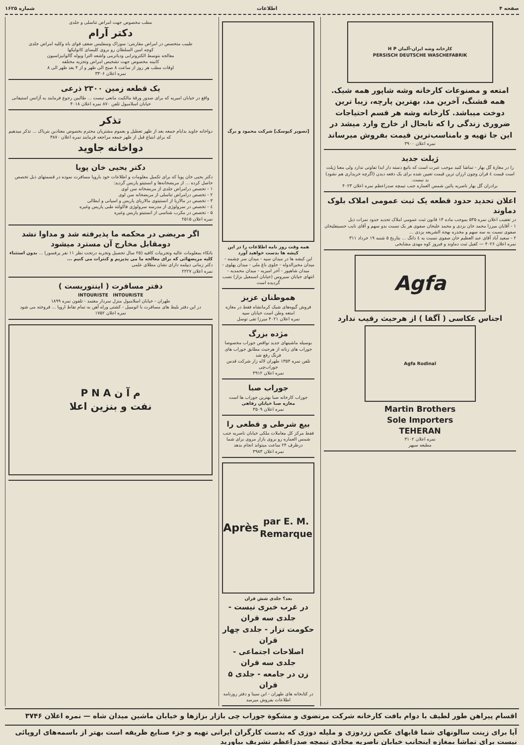صفحه ۴ اطلاعات شماره ۱۶۲۵
کارخانه وشه ایران-آلمان H P
PERSISCH DEUTSCHE WASCHEFABRIK
امتعه و مصنوعات کارخانه وشه شاپور همه شیک. همه قشنگ، آخرین مد، بهترین پارچه، زیبا ترین دوخت میباشد. کارخانه وشه هر قسم احتیاجات ضروری زندگی را که تابحال از خارج وارد میشد در این جا تهیه و بامناسب‌ترین قیمت بفروش میرساند
نمره اعلان ۳۹۰۰
ژیلت جدید
را در مغازهٔ گل بهار - تماشا کنید موجب عبرت است که باتیغ دسته دار ابدا تفاوتی ندارد ولی معنا ژیلت است قیمت ٤ قران وچون ارزان ترین قیمت تعیین شده برای یک دفعه دیدن (اگرچه خریداری هم نشود) بد نیست.
برادران گل بهار ناصریه پائین شمس العماره جنب تیمچه صدراعظم نمره اعلان ۴۰۲۳
اعلان تحدید حدود قطعه یک ثبت عمومی املاک بلوک دماوند
در تعقیب اعلان نمره ۵۳۵ بموجب ماده ۱۴ قانون ثبت عمومی املاک تحدید حدود نمرات ذیل
۱ - آقایان میرزا محمد خان یزدی و محمد علیخان صفوی هر یک نسبت بدو سهم و آقای نایب حسینقلیخان صفوی نسبت به سه سهم و مخدره بهجة الشریعه یزدی ...
۲ - سعید آباد آقای عبد العظیم خان صفوی نسبت به ٤ دانگ ... بتاریخ ۵ شنبه ۱۹ خرداد ۳۱۱
نمره اعلان ۴۰۲۶ — کفیل ثبت دماوند و فیروز کوه مهدی مشایخی
Agfa
اجناس عکاسی ( آگفا ) از هرحیث رقیب ندارد
Agfa Rodinal
Martin Brothers
Sole Importers
TEHERAN
نمره اعلان ۳۱۰۲
مطبعه سپهر
[تصویر کیوسک] شرکت محمود و برگ
همه وقت روز نامه اطلاعات را در این کیشه ها بدست خواهید آورد
این کیشه ها در میدان سپه - میدان سر چشمه - میدان مخبرالدوله - جلوی باغ ملی - میدان پهلوی - میدان شاهپور - آخر امیریه - میدان محمدیه - انتهای خیابان سیروس (خیابان اسمعیل بزاز) نصب گردیده است
هموطنان عزیز
فروش گیوه‌های شیک کرمانشاه فقط در مغازه امتعه وطن است خیابان سپه
نمره اعلان ۴۰۲۱ میرزا تقی توسل
مژده بزرگ
بوسیله ماشینهای جدید نواقص جوراب مخصوصا جوراب های زنانه از هرحیث مطابق جوراب های فرنگ رفع شد
تلفن نمره ۱۳۵۴ طهران لاله زار شرکت قدس جوراب‌چی
نمره اعلان ۳۹۱۲
جوراب صبا
جوراب کارخانه صبا بهترین جوراب ها است
مغازه صبا خیابان رفاهی
نمره اعلان ۳۵۰۹
بیع شرطی و قطعی را
فقط مرکز کل معاملات ملکی خیابان ناصریه جنب شمس العماره رو بروی بازار مروی برای شما درظرف ۲۴ ساعت میتواند انجام بدهد
نمره اعلان ۳۹۸۳
Après
par E. M. Remarque
بعد؟ جلدی شش قران
در غرب خبری نیست - جلدی سه قران
حکومت تزار - جلدی چهار قران
اصلاحات اجتماعی - جلدی سه قران
زن در جامعه - جلدی ۵ قران
در کتابخانه های طهران - ابن سینا و دفتر روزنامه اطلاعات بفروش میرسد
مطب مخصوص جهت امراض تناسلی و جلدی
دکتر آرام
طبیب متخصص در امراض مقاربتی: سوزاک وسفلیس ضعف قوای باه وکلیه امراض جلدی
کوچه امین السلطان رو بروی کلیسای کاتولیکها
معالجه بتوسط الکتروترابی ودیاترمی واشعه الترا ویوله گالوانیزاسیون
کابینه مخصوص جهت تشخیص امراض وتجزیه مختلفه
اوقات مطب هر روز از ساعت ۸ صبح الی ظهر و از ۴ بعد ظهر الی ۸
نمره اعلان ۳۳۰۶
یک قطعه زمین ۲۳۰۰ ذرعی
واقع در خیابان امیریه که برای صدور ورقهٔ مالکیت مانعی نیست ... طالبین رجوع فرمایند به آژانس استیفانی خیابان اسلامبول تلفن ۸۷۰ نمره اعلان ۴۰۱۸
تذکر
دواخانه جاوید بدایام جمعه بعد از ظهر تعطیل و بعموم مشتریان محترم بخصوص معتادین بتریاک ... تذکر میدهیم که برای ابتیاع قبل از ظهر جمعه مراجعه فرمایند نمره اعلان ۳۸۷۰
دواخانه جاوید
دکتر یحیی خان پویا
دکتر یحیی خان پویا که برای تکمیل معلومات و اطلاعات خود باروپا مسافرت نموده در قسمتهای ذیل تخصص حاصل کرده ... از مریضخانه‌ها و انستیتو پاریس گردید:
۱ - تخصص درامراض جلدی از مریضخانه سن لوی
۲ - تخصص درامراض تناسلی از مریضخانه سن لوی
۳ - تخصص در مالاریا از انستیتوی مالاریای پاریس و اسپانی و ایطالی
٤ - تخصص در سرولوژی از مدرسه سرولوژی فاکولته طبی پاریس وغیره
۵ - تخصص در مکرب شناسی از انستیتو پاریس وغیره
نمره اعلان ۲۵۱۵
اگر مریضی در محکمه ما پذیرفته شد و مداوا نشد دومقابل مخارج آن مسترد میشود
باتکاء بمعلومات عالیه وتجربیات کافیه (۲۵ سال تحصیل وتجربه درتحت نظر ۱۱ نفر پرفسور) ... بدون استثناء کلیه مریضهائی که برای معالجه ما می پذیریم و کنترات می کنیم ...
دکتر زمانی دیپلمه دارای نشان مطلای علمی
نمره اعلان ۲۲۲۷
دفتر مسافرت ( اینتوریست )
INTOURISTE INTOURISTE
طهران - خیابان اسلامبول منزل سردار معتمد - تلفون نمره ۱۸۹۹
در این دفتر بلیط های مسافرت با اتومبیل - کشتی وراه آهن به تمام نقاط اروپا ... فروخته می شود
نمره اعلان ۱۷۵۲
م آ ن P N A
نفت و بنزین اعلا
اقسام پیراهن طور لطیف با دوام بافت کارخانه شرکت مرتضوی و مشکوة جوراب چی بازار بزازها و خیابان ماشین میدان شاه — نمره اعلان ۳۷۴۶
آیا برای زینت سالونهای شما قابهای عکس زردوزی و ملیله دوزی که بدست کارگران ایرانی تهیه و جزء صنایع ظریفه است بهتر از باسمه‌های اروپائی نیست برای تماشا بمغازه اینجانب خیابان ناصریه محاذی تیمچه صدراعظم تشریف بیاورید